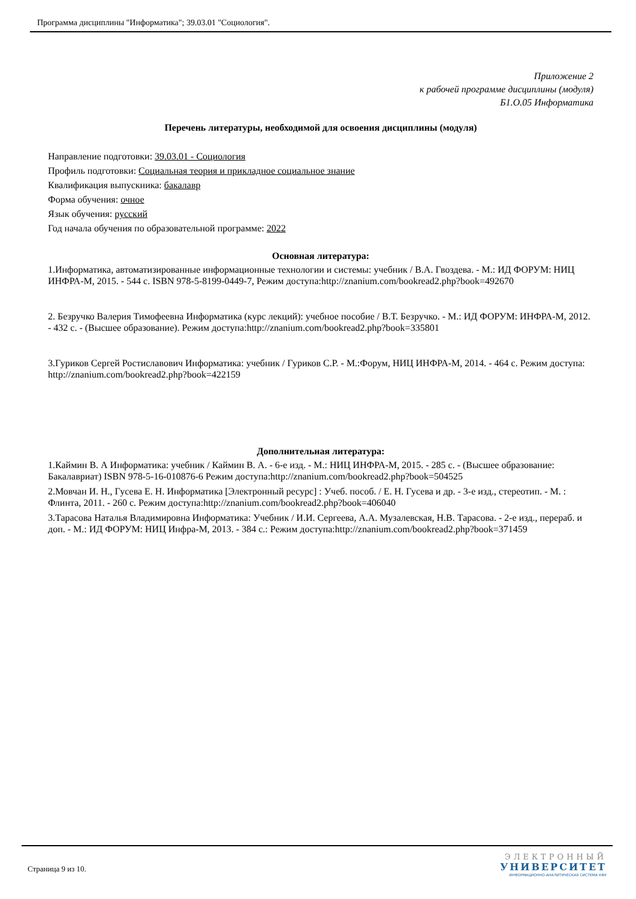Программа дисциплины "Информатика"; 39.03.01 "Социология".
Приложение 2
к рабочей программе дисциплины (модуля)
Б1.О.05 Информатика
Перечень литературы, необходимой для освоения дисциплины (модуля)
Направление подготовки: 39.03.01 - Социология
Профиль подготовки: Социальная теория и прикладное социальное знание
Квалификация выпускника: бакалавр
Форма обучения: очное
Язык обучения: русский
Год начала обучения по образовательной программе: 2022
Основная литература:
1.Информатика, автоматизированные информационные технологии и системы: учебник / В.А. Гвоздева. - М.: ИД ФОРУМ: НИЦ ИНФРА-М, 2015. - 544 с. ISBN 978-5-8199-0449-7, Режим доступа:http://znanium.com/bookread2.php?book=492670
2. Безручко Валерия Тимофеевна Информатика (курс лекций): учебное пособие / В.Т. Безручко. - М.: ИД ФОРУМ: ИНФРА-М, 2012. - 432 с. - (Высшее образование). Режим доступа:http://znanium.com/bookread2.php?book=335801
3.Гуриков Сергей Ростиславович Информатика: учебник / Гуриков С.Р. - М.:Форум, НИЦ ИНФРА-М, 2014. - 464 с. Режим доступа: http://znanium.com/bookread2.php?book=422159
Дополнительная литература:
1.Каймин В. А Информатика: учебник / Каймин В. А. - 6-е изд. - М.: НИЦ ИНФРА-М, 2015. - 285 с. - (Высшее образование: Бакалавриат) ISBN 978-5-16-010876-6 Режим доступа:http://znanium.com/bookread2.php?book=504525
2.Мовчан И. Н., Гусева Е. Н. Информатика [Электронный ресурс] : Учеб. пособ. / Е. Н. Гусева и др. - 3-е изд., стереотип. - М. : Флинта, 2011. - 260 с. Режим доступа:http://znanium.com/bookread2.php?book=406040
3.Тарасова Наталья Владимировна Информатика: Учебник / И.И. Сергеева, А.А. Музалевская, Н.В. Тарасова. - 2-е изд., перераб. и доп. - М.: ИД ФОРУМ: НИЦ Инфра-М, 2013. - 384 с.: Режим доступа:http://znanium.com/bookread2.php?book=371459
Страница 9 из 10.
ЭЛЕКТРОННЫЙ
УНИВЕРСИТЕТ
ИНФОРМАЦИОННО-АНАЛИТИЧЕСКАЯ СИСТЕМА КФУ